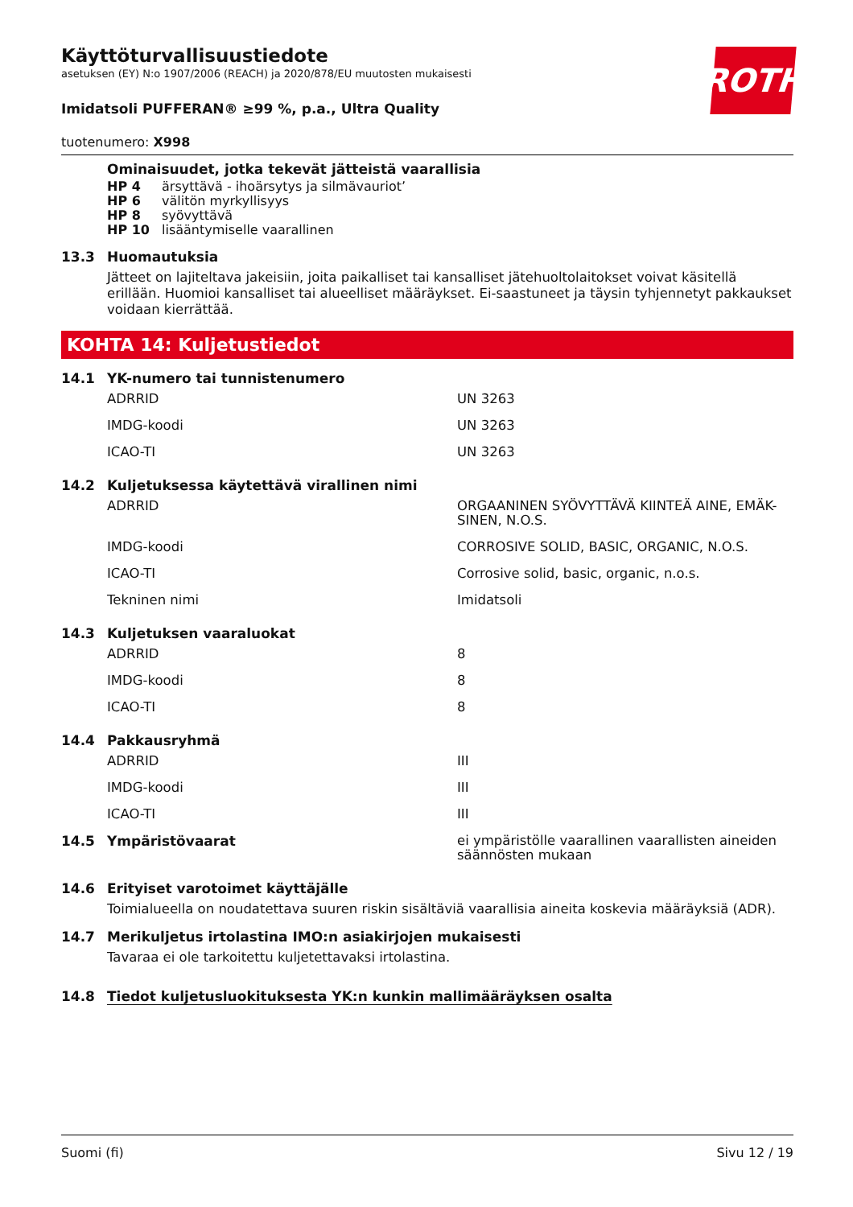ROTH
Käyttöturvallisuustiedote
asetuksen (EY) N:o 1907/2006 (REACH) ja 2020/878/EU muutosten mukaisesti
Imidatsoli PUFFERAN® ≥99 %, p.a., Ultra Quality
tuotenumero: X998
Ominaisuudet, jotka tekevät jätteistä vaarallisia
HP 4 ärsyttävä - ihoärsytys ja silmävauriot’
HP 6 välitön myrkyllisyys
HP 8 syövyttävä
HP 10 lisääntymiselle vaarallinen
13.3 Huomautuksia
Jätteet on lajiteltava jakeisiin, joita paikalliset tai kansalliset jätehuoltolaitokset voivat käsitellä erillään. Huomioi kansalliset tai alueelliset määräykset. Ei-saastuneet ja täysin tyhjennetyt pakkaukset voidaan kierrättää.
KOHTA 14: Kuljetustiedot
14.1 YK-numero tai tunnistenumero
| ADRRID | UN 3263 |
| IMDG-koodi | UN 3263 |
| ICAO-TI | UN 3263 |
14.2 Kuljetuksessa käytettävä virallinen nimi
| ADRRID | ORGAANINEN SYÖVYTTÄVÄ KIINTEÄ AINE, EMÄK-SINEN, N.O.S. |
| IMDG-koodi | CORROSIVE SOLID, BASIC, ORGANIC, N.O.S. |
| ICAO-TI | Corrosive solid, basic, organic, n.o.s. |
| Tekninen nimi | Imidatsoli |
14.3 Kuljetuksen vaaraluokat
| ADRRID | 8 |
| IMDG-koodi | 8 |
| ICAO-TI | 8 |
14.4 Pakkausryhmä
| ADRRID | III |
| IMDG-koodi | III |
| ICAO-TI | III |
| 14.5 Ympäristövaarat | ei ympäristölle vaarallinen vaarallisten aineiden säännösten mukaan |
14.6 Erityiset varotoimet käyttäjälle
Toimialueella on noudatettava suuren riskin sisältäviä vaarallisia aineita koskevia määräyksiä (ADR).
14.7 Merikuljetus irtolastina IMO:n asiakirjojen mukaisesti
Tavaraa ei ole tarkoitettu kuljetettavaksi irtolastina.
14.8 Tiedot kuljetusluokituksesta YK:n kunkin mallimääräyksen osalta
Suomi (fi) Sivu 12 / 19